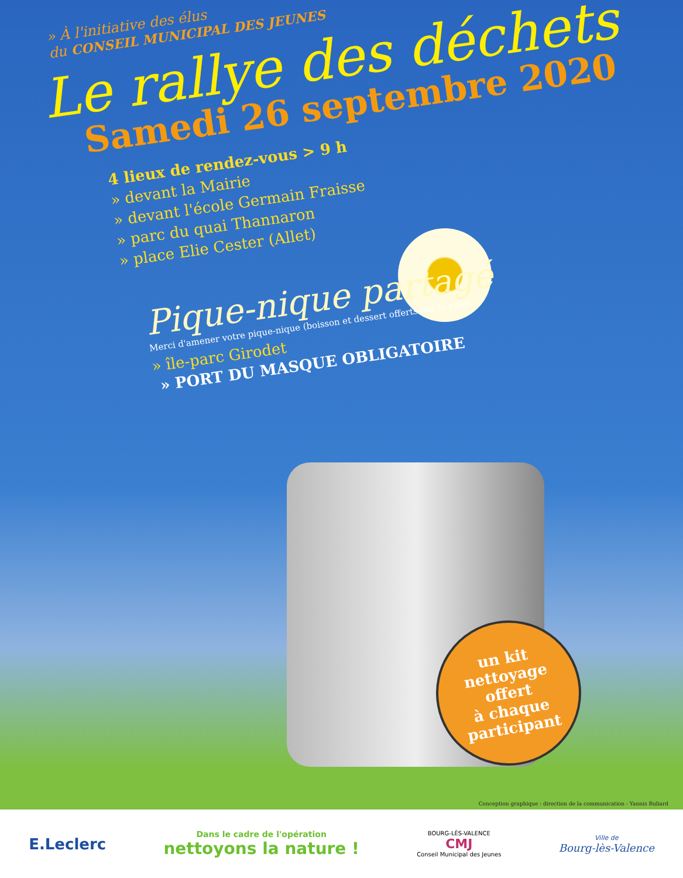» À l'initiative des élus
du CONSEIL MUNICIPAL DES JEUNES
Le rallye des déchets
Samedi 26 septembre 2020
4 lieux de rendez-vous > 9 h
» devant la Mairie
» devant l'école Germain Fraisse
» parc du quai Thannaron
» place Elie Cester (Allet)
Pique-nique partagé
Merci d'amener votre pique-nique (boisson et dessert offerts par la ville)
» île-parc Girodet
» PORT DU MASQUE OBLIGATOIRE
un kit
nettoyage
offert
à chaque
participant
Conception graphique : direction de la communication - Yannis Buliard
E.Leclerc
Dans le cadre de l'opération
nettoyons la nature !
BOURG-LÈS-VALENCE
CMJ
Conseil Municipal des Jeunes
Ville de
Bourg-lès-Valence